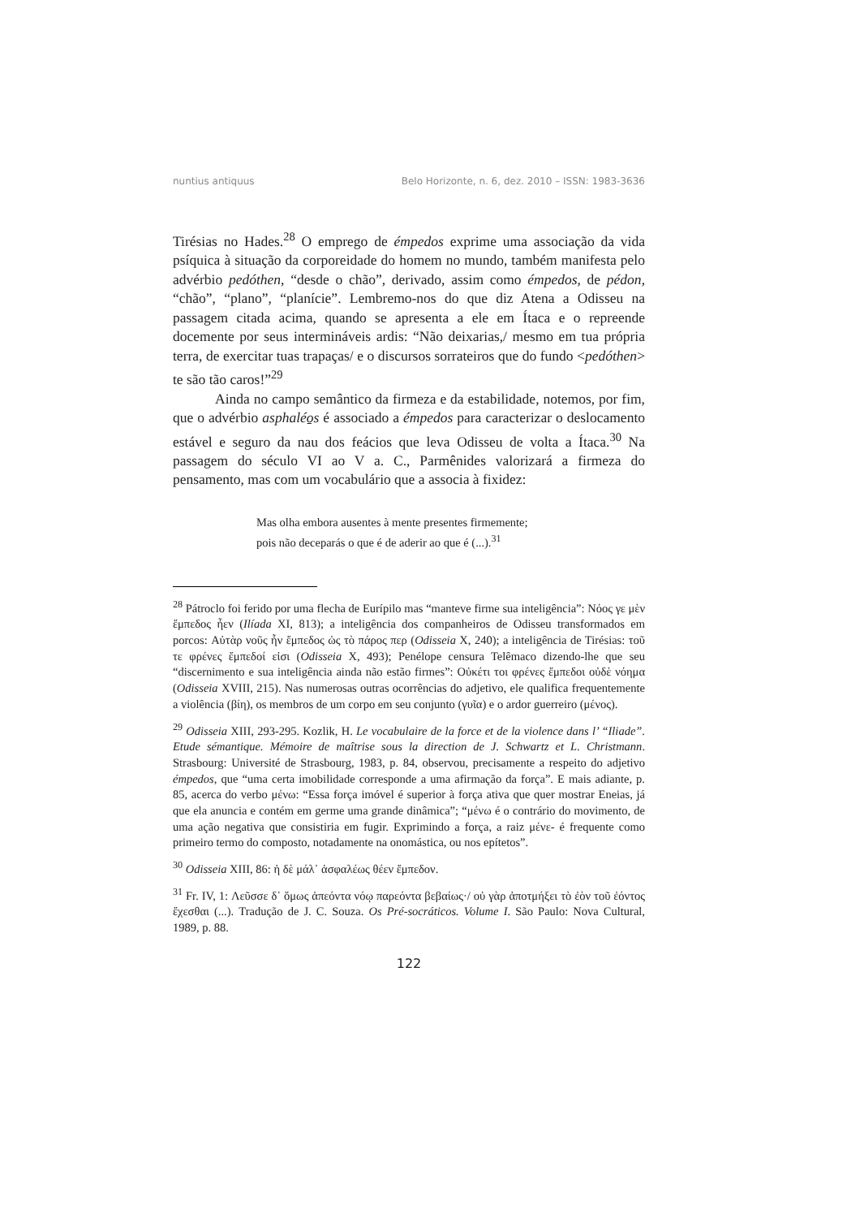nuntius antiquus Belo Horizonte, n. 6, dez. 2010 – ISSN: 1983-3636
Tirésias no Hades.<sup>28</sup> O emprego de émpedos exprime uma associação da vida psíquica à situação da corporeidade do homem no mundo, também manifesta pelo advérbio pedóthen, “desde o chão”, derivado, assim como émpedos, de pédon, “chão”, “plano”, “planície”. Lembremo-nos do que diz Atena a Odisseu na passagem citada acima, quando se apresenta a ele em Ítaca e o repreende docemente por seus intermináveis ardis: “Não deixarias,/ mesmo em tua própria terra, de exercitar tuas trapaças/ e o discursos sorrateiros que do fundo <pedóthen> te são tão caros!”<sup>29</sup>
Ainda no campo semântico da firmeza e da estabilidade, notemos, por fim, que o advérbio asphaléo̱s é associado a émpedos para caracterizar o deslocamento estável e seguro da nau dos feácios que leva Odisseu de volta a Ítaca.<sup>30</sup> Na passagem do século VI ao V a. C., Parmênides valorizará a firmeza do pensamento, mas com um vocabulário que a associa à fixidez:
Mas olha embora ausentes à mente presentes firmemente;
pois não deceparás o que é de aderir ao que é (...).<sup>31</sup>
<sup>28</sup> Pátroclo foi ferido por uma flecha de Eurípilo mas “manteve firme sua inteligência”: Νόος γε μὲν ἔμπεδος ἦεν (Ilíada XI, 813); a inteligência dos companheiros de Odisseu transformados em porcos: Αὐτὰρ νοῦς ἦν ἔμπεδος ὡς τὸ πάρος περ (Odisseia X, 240); a inteligência de Tirésias: τοῦ τε φρένες ἔμπεδοί εἰσι (Odisseia X, 493); Penélope censura Telêmaco dizendo-lhe que seu “discernimento e sua inteligência ainda não estão firmes”: Οὐκέτι τοι φρένες ἔμπεδοι οὐδὲ νόημα (Odisseia XVIII, 215). Nas numerosas outras ocorrências do adjetivo, ele qualifica frequentemente a violência (βίη), os membros de um corpo em seu conjunto (γυῖα) e o ardor guerreiro (μένος).
<sup>29</sup> Odisseia XIII, 293-295. Kozlik, H. Le vocabulaire de la force et de la violence dans l’ “Iliade”. Etude sémantique. Mémoire de maîtrise sous la direction de J. Schwartz et L. Christmann. Strasbourg: Université de Strasbourg, 1983, p. 84, observou, precisamente a respeito do adjetivo émpedos, que “uma certa imobilidade corresponde a uma afirmação da força”. E mais adiante, p. 85, acerca do verbo μένω: “Essa força imóvel é superior à força ativa que quer mostrar Eneias, já que ela anuncia e contém em germe uma grande dinâmica”; “μένω é o contrário do movimento, de uma ação negativa que consistiria em fugir. Exprimindo a força, a raiz μένε- é frequente como primeiro termo do composto, notadamente na onomástica, ou nos epítetos”.
<sup>30</sup> Odisseia XIII, 86: ἡ δὲ μάλ᾽ ἀσφαλέως θέεν ἔμπεδον.
<sup>31</sup> Fr. IV, 1: Λεῦσσε δ᾽ ὅμως ἀπεόντα νόῳ παρεόντα βεβαίως·/ οὐ γὰρ ἀποτμήξει τὸ ἐὸν τοῦ ἐόντος ἔχεσθαι (...). Tradução de J. C. Souza. Os Pré-socráticos. Volume I. São Paulo: Nova Cultural, 1989, p. 88.
122